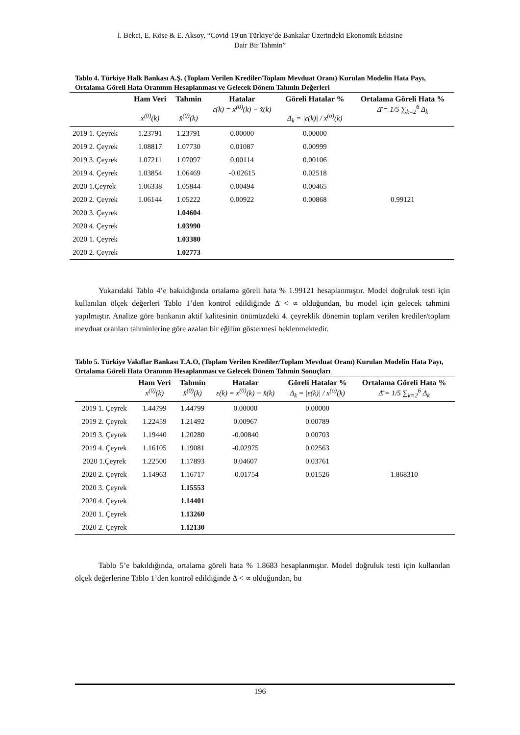İ. Bekci, E. Köse & E. Aksoy, “Covid-19'un Türkiye’de Bankalar Üzerindeki Ekonomik Etkisine
Dair Bir Tahmin”
Tablo 4. Türkiye Halk Bankası A.Ş. (Toplam Verilen Krediler/Toplam Mevduat Oranı) Kurulan Modelin Hata Payı, Ortalama Göreli Hata Oranının Hesaplanması ve Gelecek Dönem Tahmin Değerleri
| | Ham Veri x<sup>(0)</sup>(k) | Tahmin x̂<sup>(0)</sup>(k) | Hatalar ε(k) = x<sup>(0)</sup>(k) − x̂(k) | Göreli Hatalar % Δ<sub>k</sub> = /ε(k)/ / x<sup>(o)</sup>(k) | Ortalama Göreli Hata % Δ̄ = 1/5 ∑<sub>k=2</sub><sup>6</sup> Δ<sub>k</sub> |
| --- | --- | --- | --- | --- | --- |
| 2019 1. Çeyrek | 1.23791 | 1.23791 | 0.00000 | 0.00000 | |
| 2019 2. Çeyrek | 1.08817 | 1.07730 | 0.01087 | 0.00999 | |
| 2019 3. Çeyrek | 1.07211 | 1.07097 | 0.00114 | 0.00106 | |
| 2019 4. Çeyrek | 1.03854 | 1.06469 | -0.02615 | 0.02518 | |
| 2020 1.Çeyrek | 1.06338 | 1.05844 | 0.00494 | 0.00465 | |
| 2020 2. Çeyrek | 1.06144 | 1.05222 | 0.00922 | 0.00868 | 0.99121 |
| 2020 3. Çeyrek | | 1.04604 | | | |
| 2020 4. Çeyrek | | 1.03990 | | | |
| 2020 1. Çeyrek | | 1.03380 | | | |
| 2020 2. Çeyrek | | 1.02773 | | | |
Yukarıdaki Tablo 4’e bakıldığında ortalama göreli hata % 1.99121 hesaplanmıştır. Model doğruluk testi için kullanılan ölçek değerleri Tablo 1’den kontrol edildiğinde Δ̄ < ∝ olduğundan, bu model için gelecek tahmini yapılmıştır. Analize göre bankanın aktif kalitesinin önümüzdeki 4. çeyreklik dönemin toplam verilen krediler/toplam mevduat oranları tahminlerine göre azalan bir eğilim göstermesi beklenmektedir.
Tablo 5. Türkiye Vakıflar Bankası T.A.O, (Toplam Verilen Krediler/Toplam Mevduat Oranı) Kurulan Modelin Hata Payı, Ortalama Göreli Hata Oranının Hesaplanması ve Gelecek Dönem Tahmin Sonuçları
| | Ham Veri x<sup>(0)</sup>(k) | Tahmin x̂<sup>(0)</sup>(k) | Hatalar ε(k) = x<sup>(0)</sup>(k) − x̂(k) | Göreli Hatalar % Δ<sub>k</sub> = /ε(k)/ / x<sup>(o)</sup>(k) | Ortalama Göreli Hata % Δ̄ = 1/5 ∑<sub>k=2</sub><sup>6</sup> Δ<sub>k</sub> |
| --- | --- | --- | --- | --- | --- |
| 2019 1. Çeyrek | 1.44799 | 1.44799 | 0.00000 | 0.00000 | |
| 2019 2. Çeyrek | 1.22459 | 1.21492 | 0.00967 | 0.00789 | |
| 2019 3. Çeyrek | 1.19440 | 1.20280 | -0.00840 | 0.00703 | |
| 2019 4. Çeyrek | 1.16105 | 1.19081 | -0.02975 | 0.02563 | |
| 2020 1.Çeyrek | 1.22500 | 1.17893 | 0.04607 | 0.03761 | |
| 2020 2. Çeyrek | 1.14963 | 1.16717 | -0.01754 | 0.01526 | 1.868310 |
| 2020 3. Çeyrek | | 1.15553 | | | |
| 2020 4. Çeyrek | | 1.14401 | | | |
| 2020 1. Çeyrek | | 1.13260 | | | |
| 2020 2. Çeyrek | | 1.12130 | | | |
Tablo 5’e bakıldığında, ortalama göreli hata % 1.8683 hesaplanmıştır. Model doğruluk testi için kullanılan ölçek değerlerine Tablo 1’den kontrol edildiğinde Δ̄ < ∝ olduğundan, bu
196